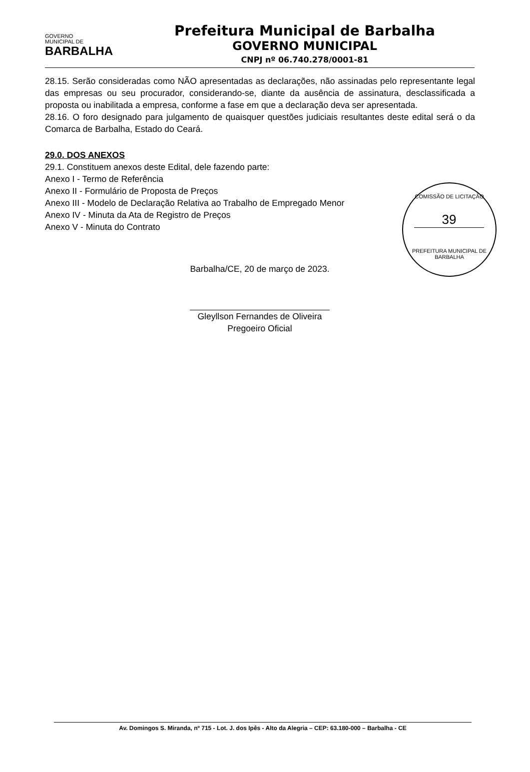GOVERNO
MUNICIPAL DE
BARBALHA
Prefeitura Municipal de Barbalha
GOVERNO MUNICIPAL
CNPJ nº 06.740.278/0001-81
28.15. Serão consideradas como NÃO apresentadas as declarações, não assinadas pelo representante legal das empresas ou seu procurador, considerando-se, diante da ausência de assinatura, desclassificada a proposta ou inabilitada a empresa, conforme a fase em que a declaração deva ser apresentada.
28.16. O foro designado para julgamento de quaisquer questões judiciais resultantes deste edital será o da Comarca de Barbalha, Estado do Ceará.
29.0. DOS ANEXOS
29.1. Constituem anexos deste Edital, dele fazendo parte:
Anexo I - Termo de Referência
Anexo II - Formulário de Proposta de Preços
Anexo III - Modelo de Declaração Relativa ao Trabalho de Empregado Menor
Anexo IV - Minuta da Ata de Registro de Preços
Anexo V - Minuta do Contrato
COMISSÃO DE LICITAÇÃO
39
PREFEITURA MUNICIPAL DE BARBALHA
Barbalha/CE, 20 de março de 2023.
Gleyllson Fernandes de Oliveira
Pregoeiro Oficial
Av. Domingos S. Miranda, nº 715 - Lot. J. dos Ipês - Alto da Alegria – CEP: 63.180-000 – Barbalha - CE